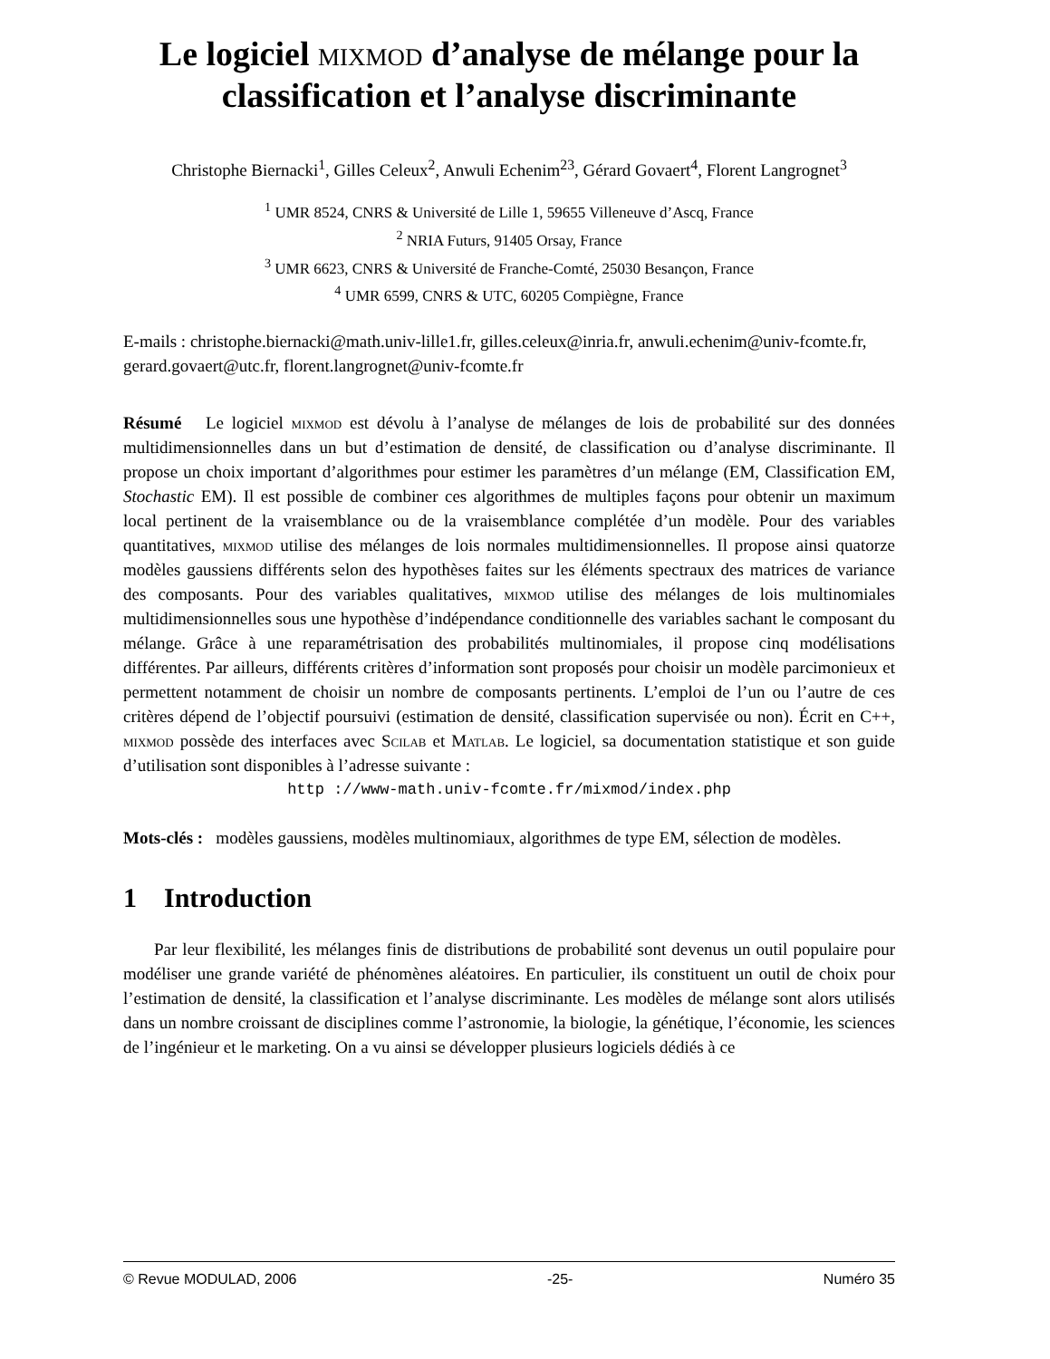Le logiciel mixmod d’analyse de mélange pour la classification et l’analyse discriminante
Christophe Biernacki<sup>1</sup>, Gilles Celeux<sup>2</sup>, Anwuli Echenim<sup>23</sup>, Gérard Govaert<sup>4</sup>, Florent Langrognet<sup>3</sup>
<sup>1</sup> UMR 8524, CNRS & Université de Lille 1, 59655 Villeneuve d’Ascq, France
<sup>2</sup> NRIA Futurs, 91405 Orsay, France
<sup>3</sup> UMR 6623, CNRS & Université de Franche-Comté, 25030 Besançon, France
<sup>4</sup> UMR 6599, CNRS & UTC, 60205 Compiègne, France
E-mails : christophe.biernacki@math.univ-lille1.fr, gilles.celeux@inria.fr, anwuli.echenim@univ-fcomte.fr, gerard.govaert@utc.fr, florent.langrognet@univ-fcomte.fr
Résumé Le logiciel mixmod est dévolu à l’analyse de mélanges de lois de probabilité sur des données multidimensionnelles dans un but d’estimation de densité, de classification ou d’analyse discriminante. Il propose un choix important d’algorithmes pour estimer les paramètres d’un mélange (EM, Classification EM, Stochastic EM). Il est possible de combiner ces algorithmes de multiples façons pour obtenir un maximum local pertinent de la vraisemblance ou de la vraisemblance complétée d’un modèle. Pour des variables quantitatives, mixmod utilise des mélanges de lois normales multidimensionnelles. Il propose ainsi quatorze modèles gaussiens différents selon des hypothèses faites sur les éléments spectraux des matrices de variance des composants. Pour des variables qualitatives, mixmod utilise des mélanges de lois multinomiales multidimensionnelles sous une hypothèse d’indépendance conditionnelle des variables sachant le composant du mélange. Grâce à une reparamétrisation des probabilités multinomiales, il propose cinq modélisations différentes. Par ailleurs, différents critères d’information sont proposés pour choisir un modèle parcimonieux et permettent notamment de choisir un nombre de composants pertinents. L’emploi de l’un ou l’autre de ces critères dépend de l’objectif poursuivi (estimation de densité, classification supervisée ou non). Écrit en C++, mixmod possède des interfaces avec Scilab et Matlab. Le logiciel, sa documentation statistique et son guide d’utilisation sont disponibles à l’adresse suivante :
http ://www-math.univ-fcomte.fr/mixmod/index.php
Mots-clés : modèles gaussiens, modèles multinomiaux, algorithmes de type EM, sélection de modèles.
1 Introduction
Par leur flexibilité, les mélanges finis de distributions de probabilité sont devenus un outil populaire pour modéliser une grande variété de phénomènes aléatoires. En particulier, ils constituent un outil de choix pour l’estimation de densité, la classification et l’analyse discriminante. Les modèles de mélange sont alors utilisés dans un nombre croissant de disciplines comme l’astronomie, la biologie, la génétique, l’économie, les sciences de l’ingénieur et le marketing. On a vu ainsi se développer plusieurs logiciels dédiés à ce
© Revue MODULAD, 2006 -25- Numéro 35